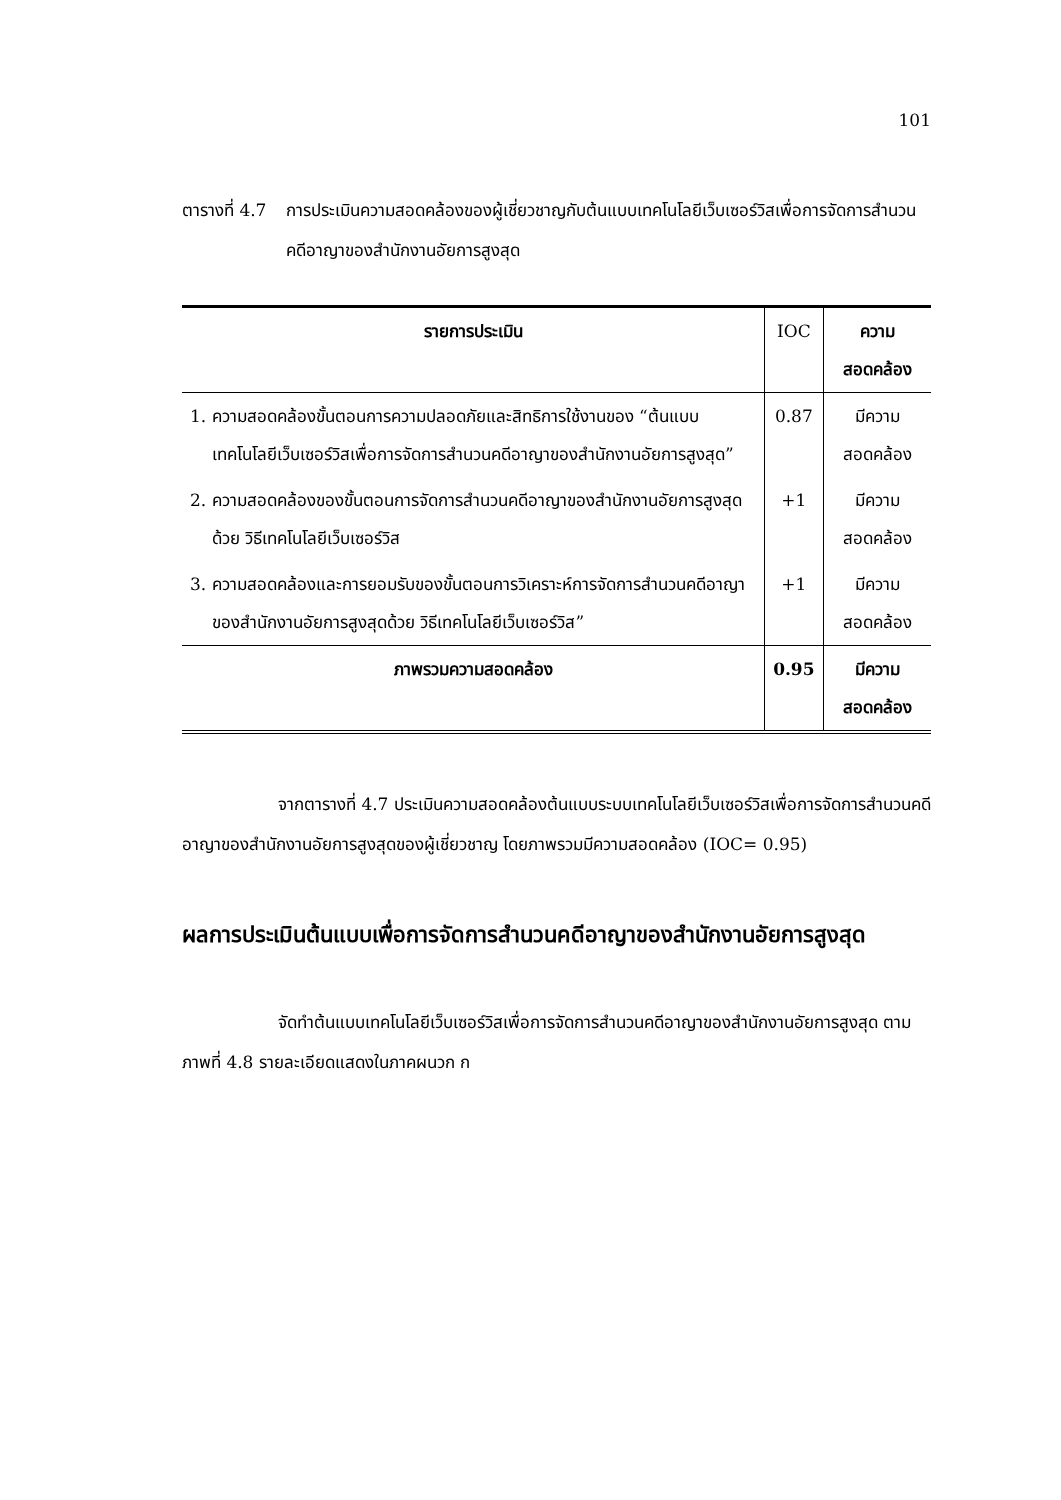101
ตารางที่ 4.7
การประเมินความสอดคล้องของผู้เชี่ยวชาญกับต้นแบบเทคโนโลยีเว็บเซอร์วิสเพื่อการจัดการสำนวนคดีอาญาของสำนักงานอัยการสูงสุด
| รายการประเมิน | IOC | ความสอดคล้อง |
| --- | --- | --- |
| 1. ความสอดคล้องขั้นตอนการความปลอดภัยและสิทธิการใช้งานของ “ต้นแบบเทคโนโลยีเว็บเซอร์วิสเพื่อการจัดการสำนวนคดีอาญาของสำนักงานอัยการสูงสุด” | 0.87 | มีความสอดคล้อง |
| 2. ความสอดคล้องของขั้นตอนการจัดการสำนวนคดีอาญาของสำนักงานอัยการสูงสุดด้วย วิธีเทคโนโลยีเว็บเซอร์วิส | +1 | มีความสอดคล้อง |
| 3. ความสอดคล้องและการยอมรับของขั้นตอนการวิเคราะห์การจัดการสำนวนคดีอาญาของสำนักงานอัยการสูงสุดด้วย วิธีเทคโนโลยีเว็บเซอร์วิส” | +1 | มีความสอดคล้อง |
| ภาพรวมความสอดคล้อง | 0.95 | มีความสอดคล้อง |
จากตารางที่ 4.7 ประเมินความสอดคล้องต้นแบบระบบเทคโนโลยีเว็บเซอร์วิสเพื่อการจัดการสำนวนคดีอาญาของสำนักงานอัยการสูงสุดของผู้เชี่ยวชาญ โดยภาพรวมมีความสอดคล้อง (IOC= 0.95)
ผลการประเมินต้นแบบเพื่อการจัดการสำนวนคดีอาญาของสำนักงานอัยการสูงสุด
จัดทำต้นแบบเทคโนโลยีเว็บเซอร์วิสเพื่อการจัดการสำนวนคดีอาญาของสำนักงานอัยการสูงสุด ตามภาพที่ 4.8 รายละเอียดแสดงในภาคผนวก ก